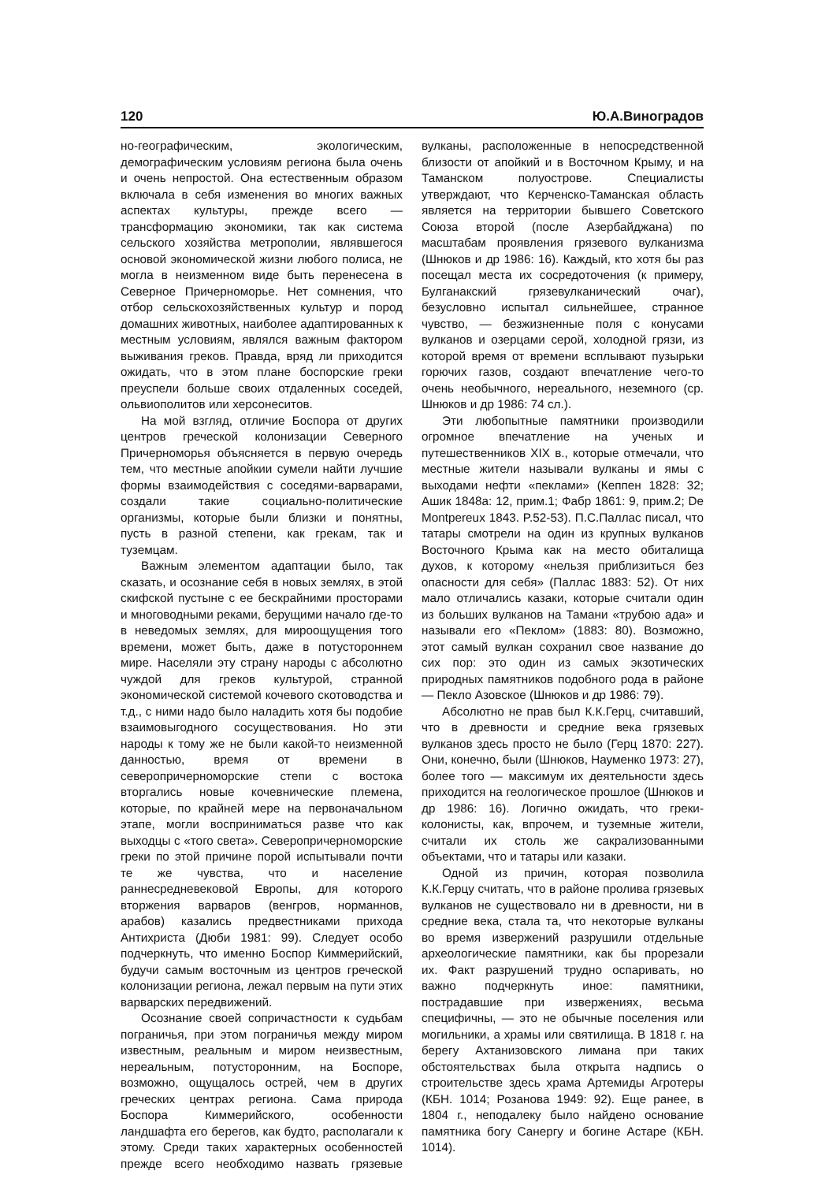120 Ю.А.Виноградов
но-географическим, экологическим, демографическим условиям региона была очень и очень непростой. Она естественным образом включала в себя изменения во многих важных аспектах культуры, прежде всего — трансформацию экономики, так как система сельского хозяйства метрополии, являвшегося основой экономической жизни любого полиса, не могла в неизменном виде быть перенесена в Северное Причерноморье. Нет сомнения, что отбор сельскохозяйственных культур и пород домашних животных, наиболее адаптированных к местным условиям, являлся важным фактором выживания греков. Правда, вряд ли приходится ожидать, что в этом плане боспорские греки преуспели больше своих отдаленных соседей, ольвиополитов или херсонеситов.
На мой взгляд, отличие Боспора от других центров греческой колонизации Северного Причерноморья объясняется в первую очередь тем, что местные апойкии сумели найти лучшие формы взаимодействия с соседями-варварами, создали такие социально-политические организмы, которые были близки и понятны, пусть в разной степени, как грекам, так и туземцам.
Важным элементом адаптации было, так сказать, и осознание себя в новых землях, в этой скифской пустыне с ее бескрайними просторами и многоводными реками, берущими начало где-то в неведомых землях, для мироощущения того времени, может быть, даже в потустороннем мире. Населяли эту страну народы с абсолютно чуждой для греков культурой, странной экономической системой кочевого скотоводства и т.д., с ними надо было наладить хотя бы подобие взаимовыгодного сосуществования. Но эти народы к тому же не были какой-то неизменной данностью, время от времени в северопричерноморские степи с востока вторгались новые кочевнические племена, которые, по крайней мере на первоначальном этапе, могли восприниматься разве что как выходцы с «того света». Северопричерноморские греки по этой причине порой испытывали почти те же чувства, что и население раннесредневековой Европы, для которого вторжения варваров (венгров, норманнов, арабов) казались предвестниками прихода Антихриста (Дюби 1981: 99). Следует особо подчеркнуть, что именно Боспор Киммерийский, будучи самым восточным из центров греческой колонизации региона, лежал первым на пути этих варварских передвижений.
Осознание своей сопричастности к судьбам пограничья, при этом пограничья между миром известным, реальным и миром неизвестным, нереальным, потусторонним, на Боспоре, возможно, ощущалось острей, чем в других греческих центрах региона. Сама природа Боспора Киммерийского, особенности ландшафта его берегов, как будто, располагали к этому. Среди таких характерных особенностей прежде всего необходимо назвать грязевые вулканы, расположенные в непосредственной близости от апойкий и в Восточном Крыму, и на Таманском полуострове. Специалисты утверждают, что Керченско-Таманская область является на территории бывшего Советского Союза второй (после Азербайджана) по масштабам проявления грязевого вулканизма (Шнюков и др 1986: 16). Каждый, кто хотя бы раз посещал места их сосредоточения (к примеру, Булганакский грязевулканический очаг), безусловно испытал сильнейшее, странное чувство, — безжизненные поля с конусами вулканов и озерцами серой, холодной грязи, из которой время от времени всплывают пузырьки горючих газов, создают впечатление чего-то очень необычного, нереального, неземного (ср. Шнюков и др 1986: 74 сл.).
Эти любопытные памятники производили огромное впечатление на ученых и путешественников XIX в., которые отмечали, что местные жители называли вулканы и ямы с выходами нефти «пеклами» (Кеппен 1828: 32; Ашик 1848а: 12, прим.1; Фабр 1861: 9, прим.2; De Montpereux 1843. P.52-53). П.С.Паллас писал, что татары смотрели на один из крупных вулканов Восточного Крыма как на место обиталища духов, к которому «нельзя приблизиться без опасности для себя» (Паллас 1883: 52). От них мало отличались казаки, которые считали один из больших вулканов на Тамани «трубою ада» и называли его «Пеклом» (1883: 80). Возможно, этот самый вулкан сохранил свое название до сих пор: это один из самых экзотических природных памятников подобного рода в районе — Пекло Азовское (Шнюков и др 1986: 79).
Абсолютно не прав был К.К.Герц, считавший, что в древности и средние века грязевых вулканов здесь просто не было (Герц 1870: 227). Они, конечно, были (Шнюков, Науменко 1973: 27), более того — максимум их деятельности здесь приходится на геологическое прошлое (Шнюков и др 1986: 16). Логично ожидать, что греки-колонисты, как, впрочем, и туземные жители, считали их столь же сакрализованными объектами, что и татары или казаки.
Одной из причин, которая позволила К.К.Герцу считать, что в районе пролива грязевых вулканов не существовало ни в древности, ни в средние века, стала та, что некоторые вулканы во время извержений разрушили отдельные археологические памятники, как бы прорезали их. Факт разрушений трудно оспаривать, но важно подчеркнуть иное: памятники, пострадавшие при извержениях, весьма специфичны, — это не обычные поселения или могильники, а храмы или святилища. В 1818 г. на берегу Ахтанизовского лимана при таких обстоятельствах была открыта надпись о строительстве здесь храма Артемиды Агротеры (КБН. 1014; Розанова 1949: 92). Еще ранее, в 1804 г., неподалеку было найдено основание памятника богу Санергу и богине Астаре (КБН. 1014).